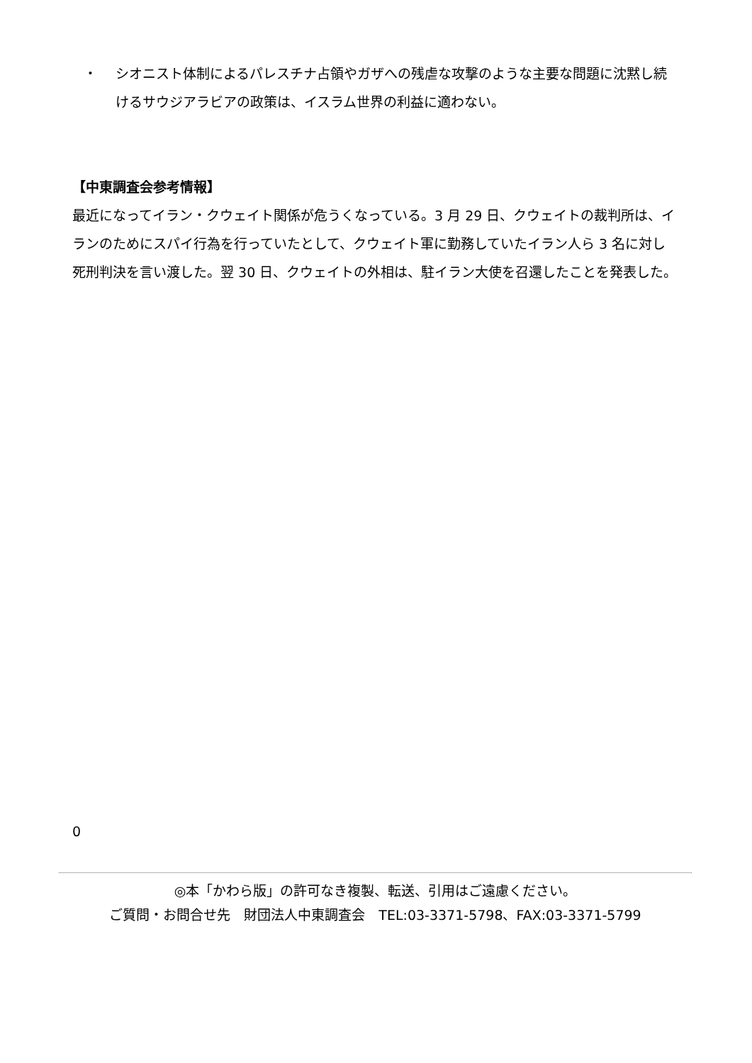・ シオニスト体制によるパレスチナ占領やガザへの残虐な攻撃のような主要な問題に沈黙し続けるサウジアラビアの政策は、イスラム世界の利益に適わない。
【中東調査会参考情報】
最近になってイラン・クウェイト関係が危うくなっている。3 月 29 日、クウェイトの裁判所は、イランのためにスパイ行為を行っていたとして、クウェイト軍に勤務していたイラン人ら 3 名に対し死刑判決を言い渡した。翌 30 日、クウェイトの外相は、駐イラン大使を召還したことを発表した。
0
◎本「かわら版」の許可なき複製、転送、引用はご遠慮ください。
ご質問・お問合せ先　財団法人中東調査会　TEL:03-3371-5798、FAX:03-3371-5799